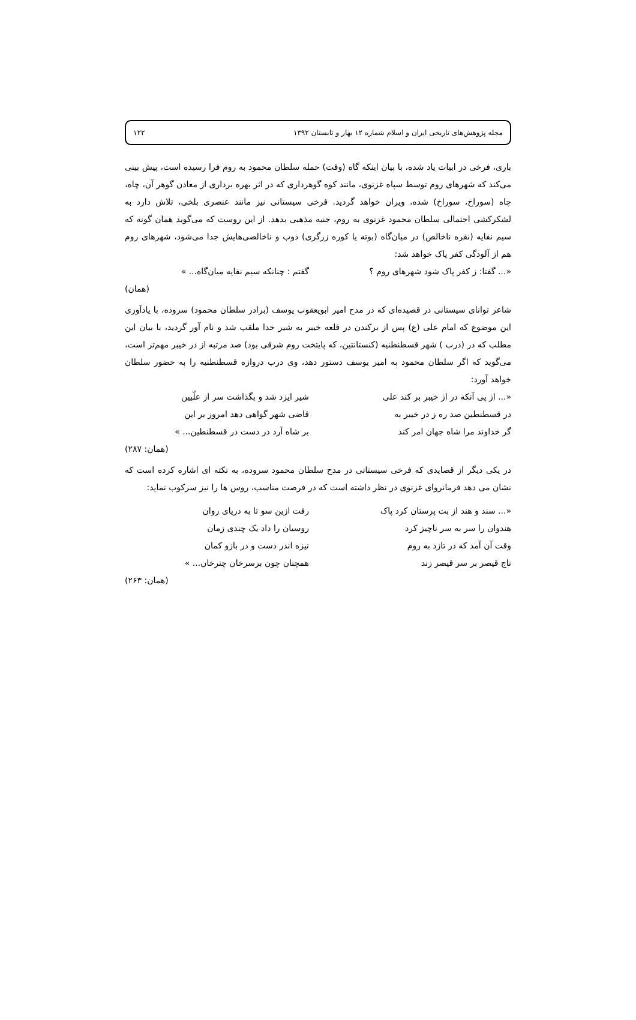مجله پژوهش‌های تاریخی ایران و اسلام شماره ۱۲ بهار و تابستان ۱۳۹۲ ۱۲۲
باری، فرخی در ابیات یاد شده، با بیان اینکه گاه (وقت) حمله سلطان محمود به روم فرا رسیده است، پیش بینی می‌کند که شهرهای روم توسط سپاه غزنوی، مانند کوه گوهرداری که در اثر بهره برداری از معادن گوهر آن، چاه، چاه (سوراخ، سوراخ) شده، ویران خواهد گردید. فرخی سیستانی نیز مانند عنصری بلخی، تلاش دارد به لشکرکشی احتمالی سلطان محمود غزنوی به روم، جنبه مذهبی بدهد. از این روست که می‌گوید همان گونه که سیم نفایه (نقره ناخالص) در میان‌گاه (بوته یا کوره زرگری) ذوب و ناخالصی‌هایش جدا می‌شود، شهرهای روم هم از آلودگی کفر پاک خواهد شد:
«... گفتا: ز کفر پاک شود شهرهای روم ؟
گفتم : چنانکه سیم نفایه میان‌گاه... »
(همان)
شاعر توانای سیستانی در قصیده‌ای که در مدح امیر ابویعقوب یوسف (برادر سلطان محمود) سروده، با یادآوری این موضوع که امام علی (ع) پس از برکندن در قلعه خیبر به شیر خدا ملقب شد و نام آور گردید، با بیان این مطلب که در (درب ) شهر قسطنطنیه (کنستانتین، که پایتخت روم شرقی بود) صد مرتبه از در خیبر مهم‌تر است، می‌گوید که اگر سلطان محمود به امیر یوسف دستور دهد، وی درب دروازه قسطنطنیه را به حضور سلطان خواهد آورد:
«... از پی آنکه در از خیبر بر کند علی
شیر ایزد شد و بگذاشت سر از علّیین
در قسطنطین صد ره ز در خیبر به قاضی شهر گواهی دهد امروز بر این
گر خداوند مرا شاه جهان امر کند بر شاه آرد در دست در قسطنطین... »
(همان: ۲۸۷)
در یکی دیگر از قصایدی که فرخی سیستانی در مدح سلطان محمود سروده، به نکته ای اشاره کرده است که نشان می دهد فرمانروای غزنوی در نظر داشته است که در فرصت مناسب، روس ها را نیز سرکوب نماید:
«... سند و هند از بت پرستان کرد پاک
رفت ازین سو تا به دریای روان
هندوان را سر به سر ناچیز کرد روسیان را داد یک چندی زمان
وقت آن آمد که در تازد به روم نیزه اندر دست و در بازو کمان
تاج قیصر بر سر قیصر زند همچنان چون برسرخان چترخان... »
(همان: ۲۶۳)